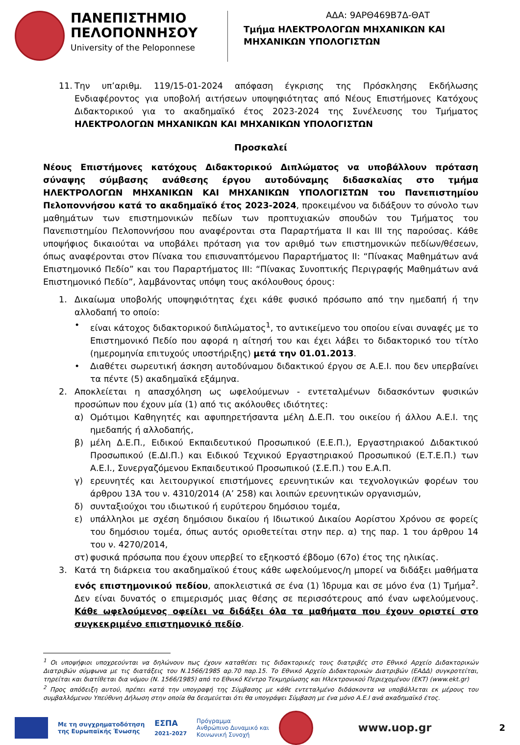ΠΑΝΕΠΙΣΤΗΜΙΟ
ΠΕΛΟΠΟΝΝΗΣΟΥ
University of the Peloponnese
ΑΔΑ: 9ΑΡΘ469Β7Δ-ΘΑΤ
Τμήμα ΗΛΕΚΤΡΟΛΟΓΩΝ ΜΗΧΑΝΙΚΩΝ ΚΑΙ
ΜΗΧΑΝΙΚΩΝ ΥΠΟΛΟΓΙΣΤΩΝ
11. Την υπ’αριθμ. 119/15-01-2024 απόφαση έγκρισης της Πρόσκλησης Εκδήλωσης Ενδιαφέροντος για υποβολή αιτήσεων υποψηφιότητας από Νέους Επιστήμονες Κατόχους Διδακτορικού για το ακαδημαϊκό έτος 2023-2024 της Συνέλευσης του Τμήματος ΗΛΕΚΤΡΟΛΟΓΩΝ ΜΗΧΑΝΙΚΩΝ ΚΑΙ ΜΗΧΑΝΙΚΩΝ ΥΠΟΛΟΓΙΣΤΩΝ
Προσκαλεί
Νέους Επιστήμονες κατόχους Διδακτορικού Διπλώματος να υποβάλλουν πρόταση σύναψης σύμβασης ανάθεσης έργου αυτοδύναμης διδασκαλίας στο τμήμα ΗΛΕΚΤΡΟΛΟΓΩΝ ΜΗΧΑΝΙΚΩΝ ΚΑΙ ΜΗΧΑΝΙΚΩΝ ΥΠΟΛΟΓΙΣΤΩΝ του Πανεπιστημίου Πελοποννήσου κατά το ακαδημαϊκό έτος 2023-2024, προκειμένου να διδάξουν το σύνολο των μαθημάτων των επιστημονικών πεδίων των προπτυχιακών σπουδών του Τμήματος του Πανεπιστημίου Πελοποννήσου που αναφέρονται στα Παραρτήματα ΙΙ και ΙΙΙ της παρούσας. Κάθε υποψήφιος δικαιούται να υποβάλει πρόταση για τον αριθμό των επιστημονικών πεδίων/θέσεων, όπως αναφέρονται στον Πίνακα του επισυναπτόμενου Παραρτήματος ΙΙ: “Πίνακας Μαθημάτων ανά Επιστημονικό Πεδίο” και του Παραρτήματος ΙΙΙ: “Πίνακας Συνοπτικής Περιγραφής Μαθημάτων ανά Επιστημονικό Πεδίο”, λαμβάνοντας υπόψη τους ακόλουθους όρους:
1. Δικαίωμα υποβολής υποψηφιότητας έχει κάθε φυσικό πρόσωπο από την ημεδαπή ή την αλλοδαπή το οποίο:
• είναι κάτοχος διδακτορικού διπλώματος<sup>1</sup>, το αντικείμενο του οποίου είναι συναφές με το Επιστημονικό Πεδίο που αφορά η αίτησή του και έχει λάβει το διδακτορικό του τίτλο (ημερομηνία επιτυχούς υποστήριξης) μετά την 01.01.2013.
• Διαθέτει σωρευτική άσκηση αυτοδύναμου διδακτικού έργου σε Α.Ε.Ι. που δεν υπερβαίνει τα πέντε (5) ακαδημαϊκά εξάμηνα.
2. Αποκλείεται η απασχόληση ως ωφελούμενων - εντεταλμένων διδασκόντων φυσικών προσώπων που έχουν μία (1) από τις ακόλουθες ιδιότητες:
α) Ομότιμοι Καθηγητές και αφυπηρετήσαντα μέλη Δ.Ε.Π. του οικείου ή άλλου Α.Ε.Ι. της ημεδαπής ή αλλοδαπής,
β) μέλη Δ.Ε.Π., Ειδικού Εκπαιδευτικού Προσωπικού (Ε.Ε.Π.), Εργαστηριακού Διδακτικού Προσωπικού (Ε.ΔΙ.Π.) και Ειδικού Τεχνικού Εργαστηριακού Προσωπικού (Ε.Τ.Ε.Π.) των Α.Ε.Ι., Συνεργαζόμενου Εκπαιδευτικού Προσωπικού (Σ.Ε.Π.) του Ε.Α.Π.
γ) ερευνητές και λειτουργικοί επιστήμονες ερευνητικών και τεχνολογικών φορέων του άρθρου 13Α του ν. 4310/2014 (Α’ 258) και λοιπών ερευνητικών οργανισμών,
δ) συνταξιούχοι του ιδιωτικού ή ευρύτερου δημόσιου τομέα,
ε) υπάλληλοι με σχέση δημόσιου δικαίου ή Ιδιωτικού Δικαίου Αορίστου Χρόνου σε φορείς του δημόσιου τομέα, όπως αυτός οριοθετείται στην περ. α) της παρ. 1 του άρθρου 14 του ν. 4270/2014,
στ) φυσικά πρόσωπα που έχουν υπερβεί το εξηκοστό έβδομο (67ο) έτος της ηλικίας.
3. Κατά τη διάρκεια του ακαδημαϊκού έτους κάθε ωφελούμενος/η μπορεί να διδάξει μαθήματα ενός επιστημονικού πεδίου, αποκλειστικά σε ένα (1) Ίδρυμα και σε μόνο ένα (1) Τμήμα<sup>2</sup>. Δεν είναι δυνατός ο επιμερισμός μιας θέσης σε περισσότερους από έναν ωφελούμενους. Κάθε ωφελούμενος οφείλει να διδάξει όλα τα μαθήματα που έχουν οριστεί στο συγκεκριμένο επιστημονικό πεδίο.
<sup>1</sup> Οι υποψήφιοι υποχρεούνται να δηλώνουν πως έχουν καταθέσει τις διδακτορικές τους διατριβές στο Εθνικό Αρχείο Διδακτορικών Διατριβών σύμφωνα με τις διατάξεις του Ν.1566/1985 αρ.70 παρ.15. Το Εθνικό Αρχείο Διδακτορικών Διατριβών (ΕΑΔΔ) συγκροτείται, τηρείται και διατίθεται δια νόμου (Ν. 1566/1985) από το Εθνικό Κέντρο Τεκμηρίωσης και Ηλεκτρονικού Περιεχομένου (ΕΚΤ) (www.ekt.gr)
<sup>2</sup> Προς απόδειξη αυτού, πρέπει κατά την υπογραφή της Σύμβασης με κάθε εντεταλμένο διδάσκοντα να υποβάλλεται εκ μέρους του συμβαλλόμενου Υπεύθυνη Δήλωση στην οποία θα δεσμεύεται ότι θα υπογράψει Σύμβαση με ένα μόνο Α.Ε.Ι ανά ακαδημαϊκό έτος.
Με τη συγχρηματοδότηση
της Ευρωπαϊκής Ένωσης
ΕΣΠΑ
2021-2027
Πρόγραμμα
Ανθρώπινο Δυναμικό και
Κοινωνική Συνοχή
www.uop.gr
2